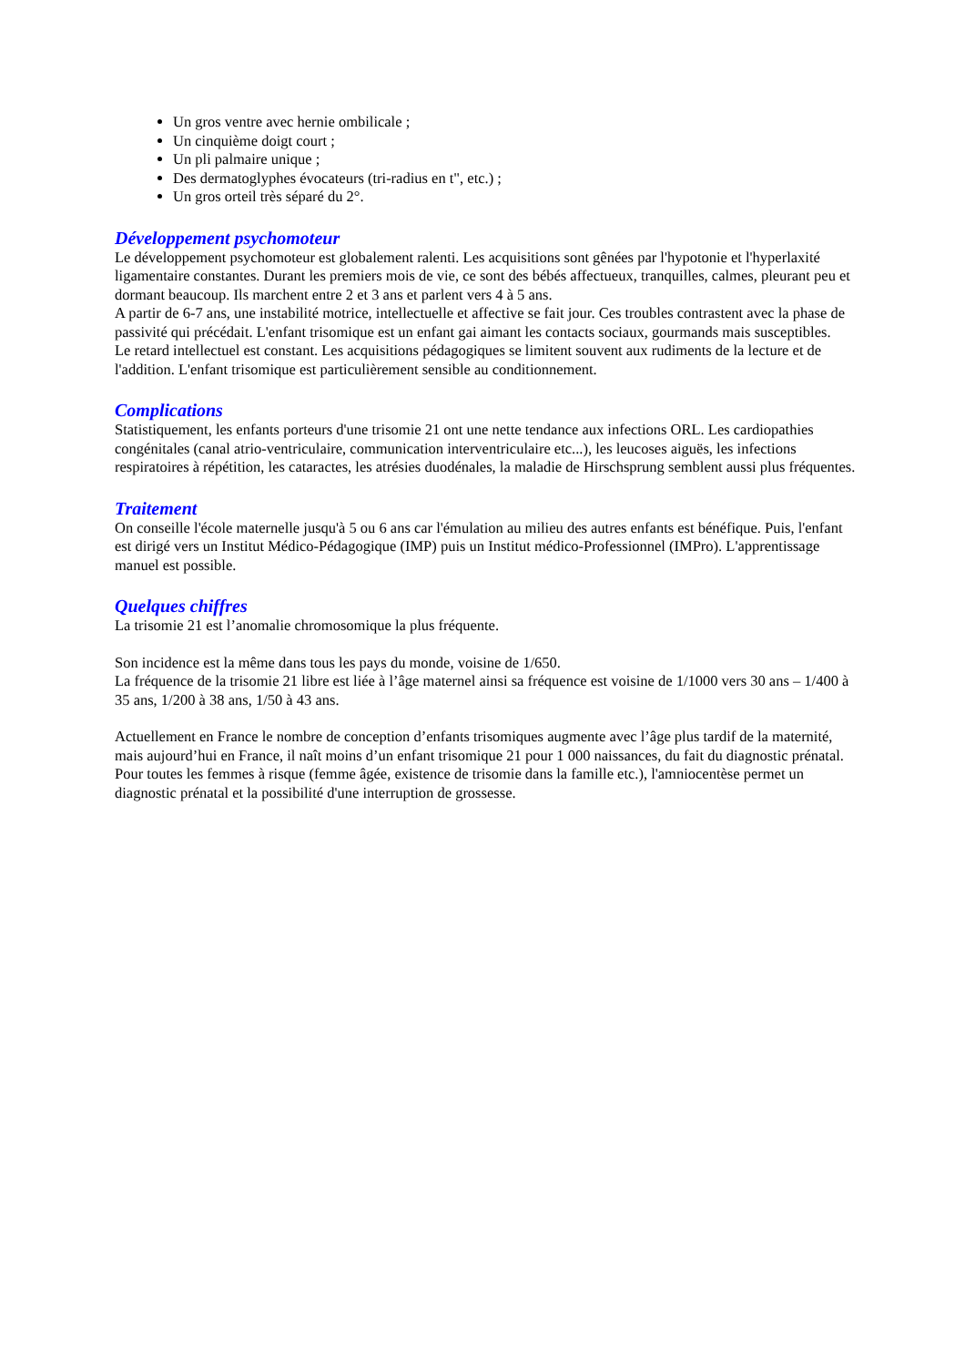Un gros ventre avec hernie ombilicale ;
Un cinquième doigt court ;
Un pli palmaire unique ;
Des dermatoglyphes évocateurs (tri-radius en t", etc.) ;
Un gros orteil très séparé du 2°.
Développement psychomoteur
Le développement psychomoteur est globalement ralenti. Les acquisitions sont gênées par l'hypotonie et l'hyperlaxité ligamentaire constantes. Durant les premiers mois de vie, ce sont des bébés affectueux, tranquilles, calmes, pleurant peu et dormant beaucoup. Ils marchent entre 2 et 3 ans et parlent vers 4 à 5 ans.
A partir de 6-7 ans, une instabilité motrice, intellectuelle et affective se fait jour. Ces troubles contrastent avec la phase de passivité qui précédait. L'enfant trisomique est un enfant gai aimant les contacts sociaux, gourmands mais susceptibles.
Le retard intellectuel est constant. Les acquisitions pédagogiques se limitent souvent aux rudiments de la lecture et de l'addition. L'enfant trisomique est particulièrement sensible au conditionnement.
Complications
Statistiquement, les enfants porteurs d'une trisomie 21 ont une nette tendance aux infections ORL. Les cardiopathies congénitales (canal atrio-ventriculaire, communication interventriculaire etc...), les leucoses aiguës, les infections respiratoires à répétition, les cataractes, les atrésies duodénales, la maladie de Hirschsprung semblent aussi plus fréquentes.
Traitement
On conseille l'école maternelle jusqu'à 5 ou 6 ans car l'émulation au milieu des autres enfants est bénéfique. Puis, l'enfant est dirigé vers un Institut Médico-Pédagogique (IMP) puis un Institut médico-Professionnel (IMPro). L'apprentissage manuel est possible.
Quelques chiffres
La trisomie 21 est l’anomalie chromosomique la plus fréquente.
Son incidence est la même dans tous les pays du monde, voisine de 1/650.
La fréquence de la trisomie 21 libre est liée à l’âge maternel ainsi sa fréquence est voisine de 1/1000 vers 30 ans – 1/400 à 35 ans, 1/200 à 38 ans, 1/50 à 43 ans.
Actuellement en France le nombre de conception d’enfants trisomiques augmente avec l’âge plus tardif de la maternité, mais aujourd’hui en France, il naît moins d’un enfant trisomique 21 pour 1 000 naissances, du fait du diagnostic prénatal.
Pour toutes les femmes à risque (femme âgée, existence de trisomie dans la famille etc.), l'amniocentèse permet un diagnostic prénatal et la possibilité d'une interruption de grossesse.